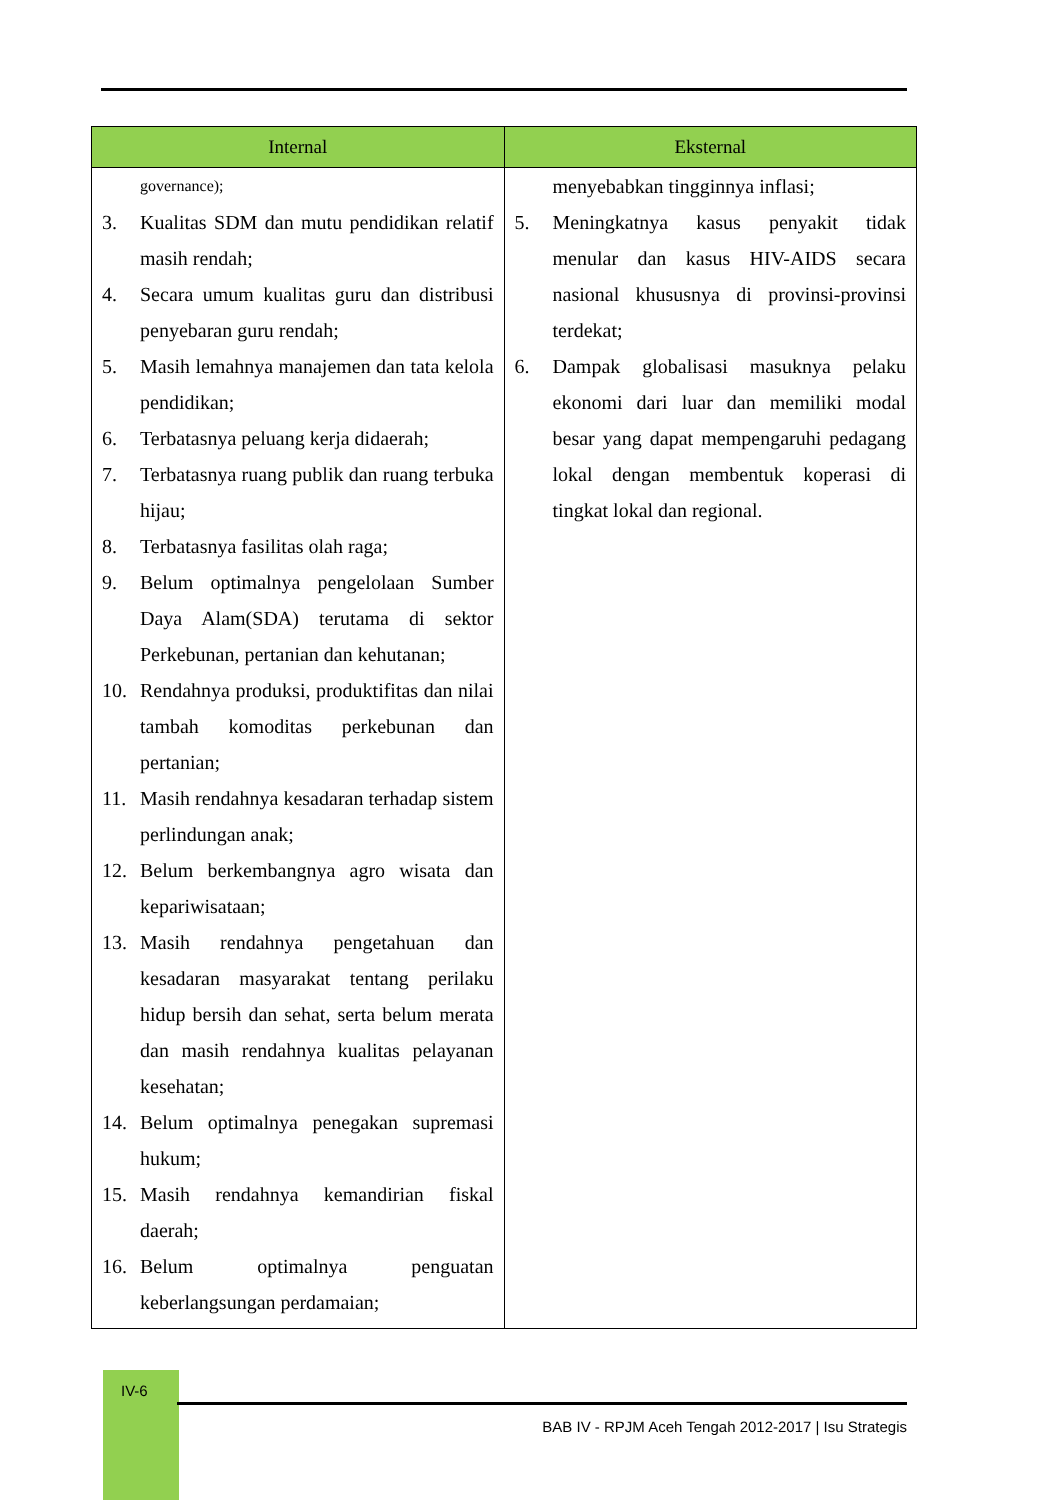| Internal | Eksternal |
| --- | --- |
| governance); 3. Kualitas SDM dan mutu pendidikan relatif masih rendah; 4. Secara umum kualitas guru dan distribusi penyebaran guru rendah; 5. Masih lemahnya manajemen dan tata kelola pendidikan; 6. Terbatasnya peluang kerja didaerah; 7. Terbatasnya ruang publik dan ruang terbuka hijau; 8. Terbatasnya fasilitas olah raga; 9. Belum optimalnya pengelolaan Sumber Daya Alam(SDA) terutama di sektor Perkebunan, pertanian dan kehutanan; 10. Rendahnya produksi, produktifitas dan nilai tambah komoditas perkebunan dan pertanian; 11. Masih rendahnya kesadaran terhadap sistem perlindungan anak; 12. Belum berkembangnya agro wisata dan kepariwisataan; 13. Masih rendahnya pengetahuan dan kesadaran masyarakat tentang perilaku hidup bersih dan sehat, serta belum merata dan masih rendahnya kualitas pelayanan kesehatan; 14. Belum optimalnya penegakan supremasi hukum; 15. Masih rendahnya kemandirian fiskal daerah; 16. Belum optimalnya penguatan keberlangsungan perdamaian; | menyebabkan tingginnya inflasi; 5. Meningkatnya kasus penyakit tidak menular dan kasus HIV-AIDS secara nasional khususnya di provinsi-provinsi terdekat; 6. Dampak globalisasi masuknya pelaku ekonomi dari luar dan memiliki modal besar yang dapat mempengaruhi pedagang lokal dengan membentuk koperasi di tingkat lokal dan regional. |
IV-6
BAB IV - RPJM Aceh Tengah 2012-2017 | Isu Strategis